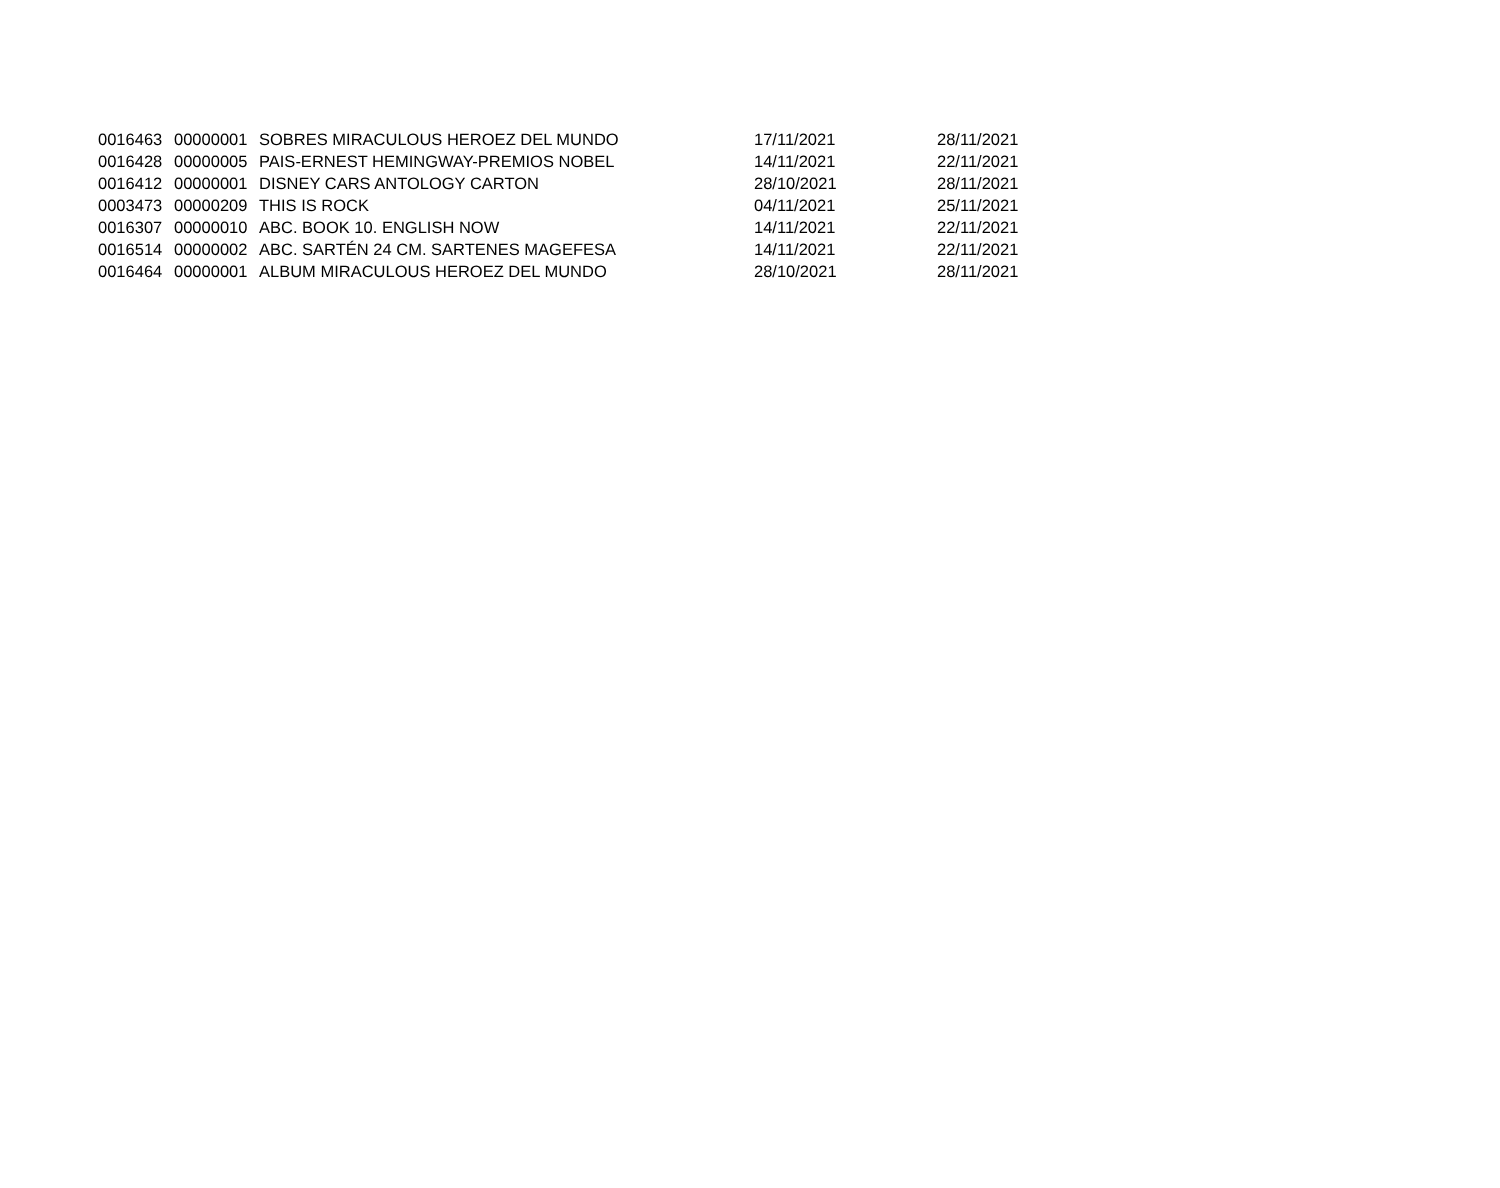| 0016463 | 00000001 | SOBRES MIRACULOUS HEROEZ DEL MUNDO | 17/11/2021 | 28/11/2021 |
| 0016428 | 00000005 | PAIS-ERNEST HEMINGWAY-PREMIOS NOBEL | 14/11/2021 | 22/11/2021 |
| 0016412 | 00000001 | DISNEY CARS ANTOLOGY CARTON | 28/10/2021 | 28/11/2021 |
| 0003473 | 00000209 | THIS IS ROCK | 04/11/2021 | 25/11/2021 |
| 0016307 | 00000010 | ABC. BOOK 10. ENGLISH NOW | 14/11/2021 | 22/11/2021 |
| 0016514 | 00000002 | ABC. SARTÉN 24 CM. SARTENES MAGEFESA | 14/11/2021 | 22/11/2021 |
| 0016464 | 00000001 | ALBUM MIRACULOUS HEROEZ DEL MUNDO | 28/10/2021 | 28/11/2021 |